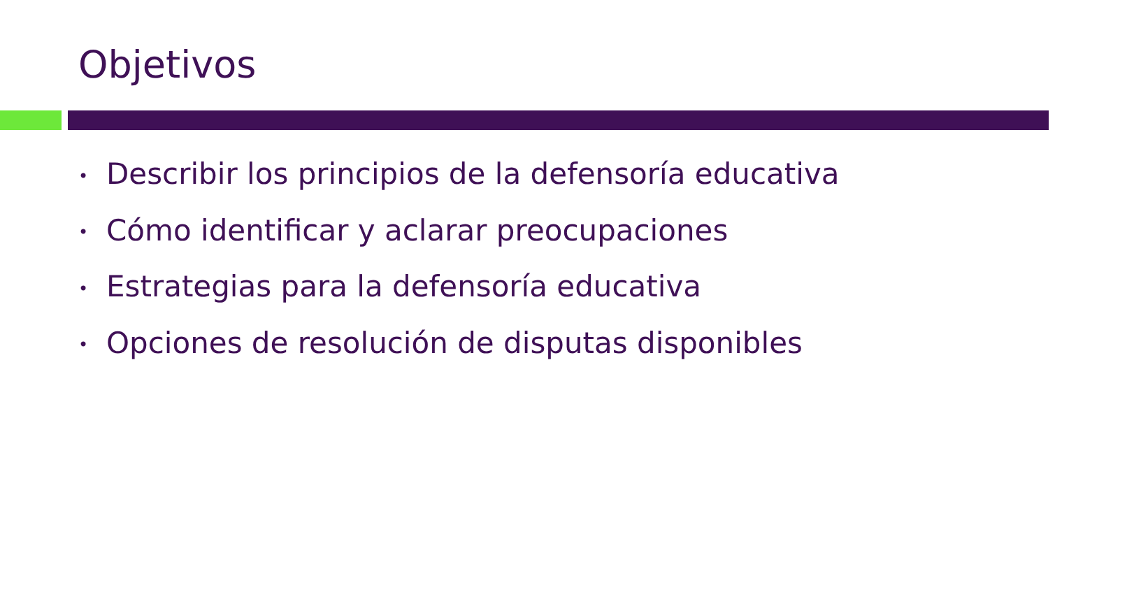Objetivos
• Describir los principios de la defensoría educativa
• Cómo identificar y aclarar preocupaciones
• Estrategias para la defensoría educativa
• Opciones de resolución de disputas disponibles